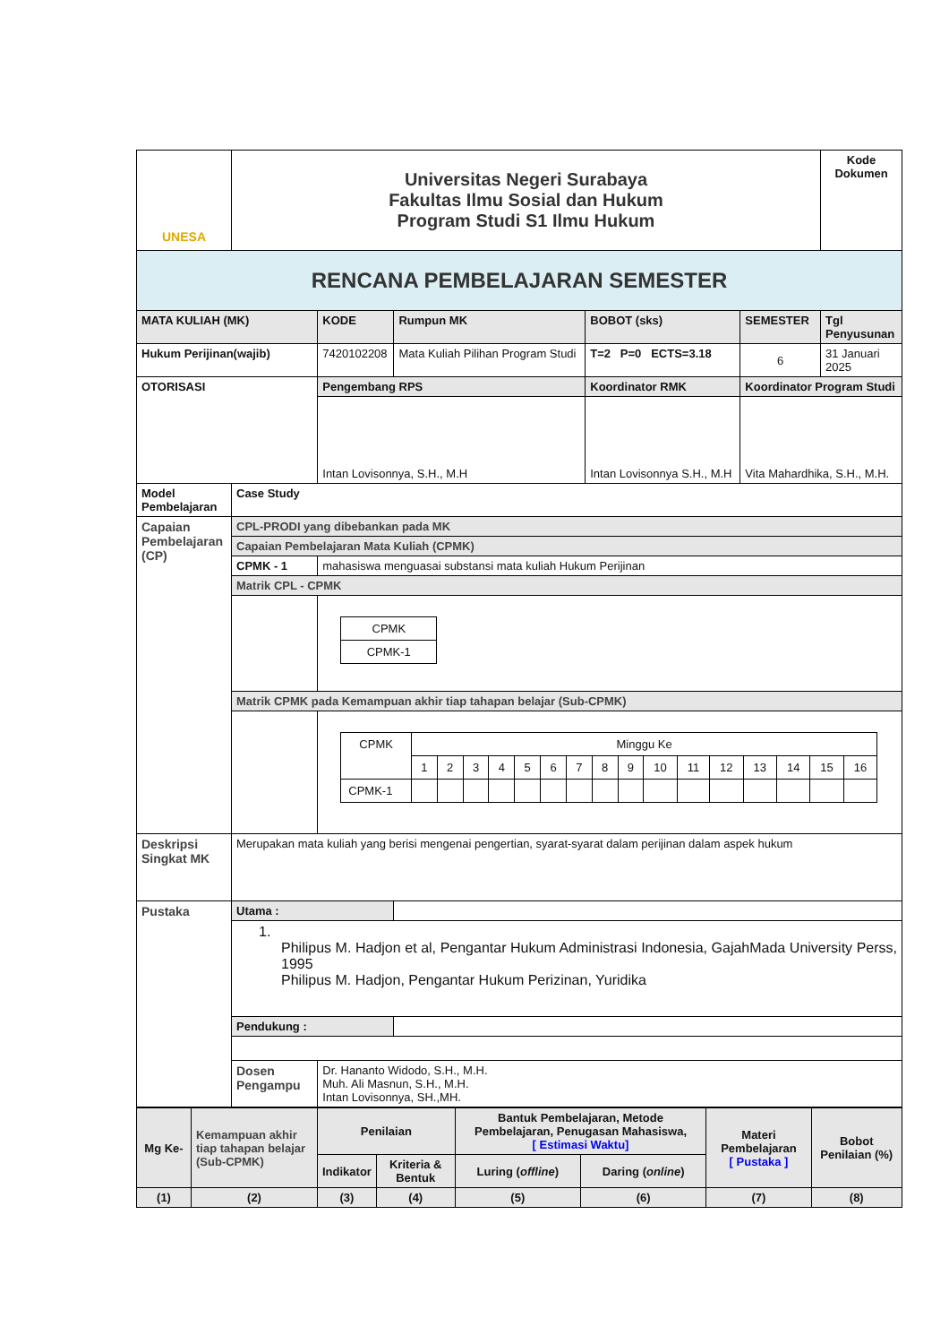| UNESA | Universitas Negeri Surabaya Fakultas Ilmu Sosial dan Hukum Program Studi S1 Ilmu Hukum | | | | | Kode Dokumen |
| RENCANA PEMBELAJARAN SEMESTER | | | | | | |
| MATA KULIAH (MK) | | KODE | Rumpun MK | BOBOT (sks) | SEMESTER | Tgl Penyusunan |
| Hukum Perijinan(wajib) | | 7420102208 | Mata Kuliah Pilihan Program Studi | T=2 P=0 ECTS=3.18 | 6 | 31 Januari 2025 |
| OTORISASI | | Pengembang RPS | | Koordinator RMK | Koordinator Program Studi | |
| | | Intan Lovisonnya, S.H., M.H | | Intan Lovisonnya S.H., M.H | Vita Mahardhika, S.H., M.H. | |
| Model Pembelajaran | Case Study | | | | | |
| Capaian Pembelajaran (CP) | CPL-PRODI yang dibebankan pada MK | | | | | |
| | Capaian Pembelajaran Mata Kuliah (CPMK) | | | | | |
| | CPMK - 1 | mahasiswa menguasai substansi mata kuliah Hukum Perijinan | | | | |
| | Matrik CPL - CPMK | | | | | |
| | | / CPMK / / CPMK-1 / | | | | |
| | Matrik CPMK pada Kemampuan akhir tiap tahapan belajar (Sub-CPMK) | | | | | |
| | | / CPMK / Minggu Ke / / / / / / / / / / / / / / / / / / 1 / 2 / 3 / 4 / 5 / 6 / 7 / 8 / 9 / 10 / 11 / 12 / 13 / 14 / 15 / 16 / / CPMK-1 / / / / / / / / / / / / / / / / / | | | | |
| Deskripsi Singkat MK | Merupakan mata kuliah yang berisi mengenai pengertian, syarat-syarat dalam perijinan dalam aspek hukum | | | | | |
| Pustaka | Utama : | | | | | |
| | 1. Philipus M. Hadjon et al, Pengantar Hukum Administrasi Indonesia, GajahMada University Perss, 1995 Philipus M. Hadjon, Pengantar Hukum Perizinan, Yuridika | | | | | |
| | Pendukung : | | | | | |
| | Dosen Pengampu | Dr. Hananto Widodo, S.H., M.H. Muh. Ali Masnun, S.H., M.H. Intan Lovisonnya, SH.,MH. | | | | |
| Mg Ke- | Kemampuan akhir tiap tahapan belajar (Sub-CPMK) | Penilaian | | Bantuk Pembelajaran, Metode Pembelajaran, Penugasan Mahasiswa, [ Estimasi Waktu] | | Materi Pembelajaran [ Pustaka ] | Bobot Penilaian (%) |
| | | Indikator | Kriteria & Bentuk | Luring ( offline ) | Daring ( online ) | | |
| (1) | (2) | (3) | (4) | (5) | (6) | (7) | (8) |